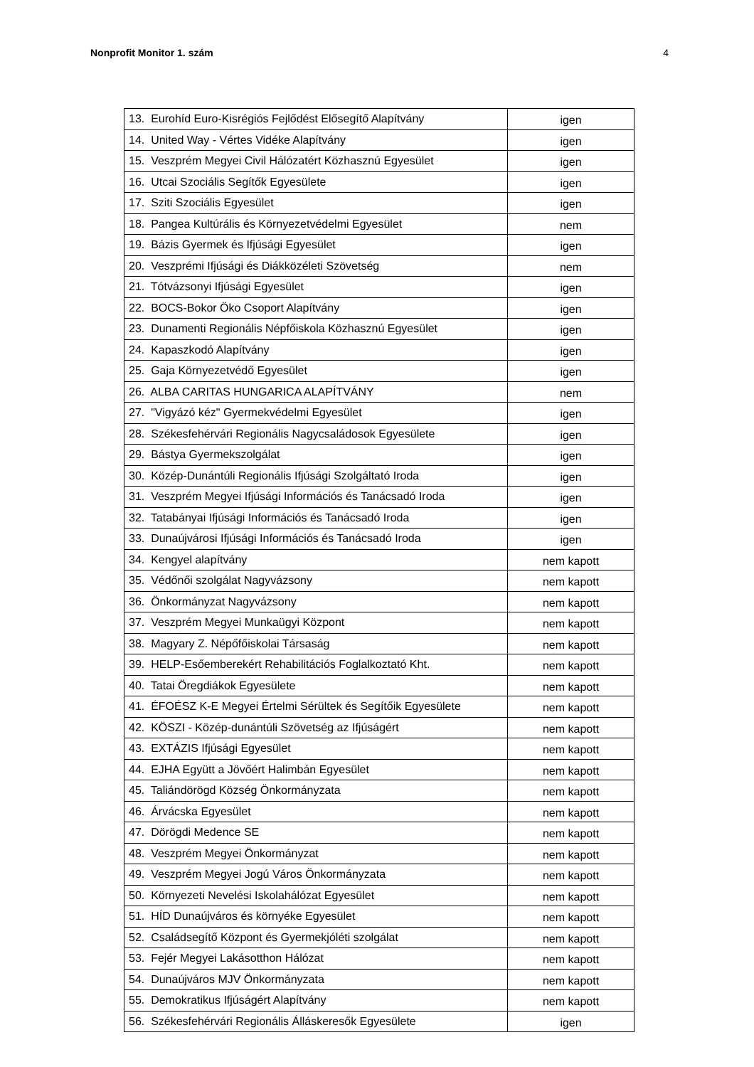Nonprofit Monitor 1. szám 4
| 13. Eurohíd Euro-Kisrégiós Fejlődést Elősegítő Alapítvány | igen |
| 14. United Way - Vértes Vidéke Alapítvány | igen |
| 15. Veszprém Megyei Civil Hálózatért Közhasznú Egyesület | igen |
| 16. Utcai Szociális Segítők Egyesülete | igen |
| 17. Sziti Szociális Egyesület | igen |
| 18. Pangea Kultúrális és Környezetvédelmi Egyesület | nem |
| 19. Bázis Gyermek és Ifjúsági Egyesület | igen |
| 20. Veszprémi Ifjúsági és Diákközéleti Szövetség | nem |
| 21. Tótvázsonyi Ifjúsági Egyesület | igen |
| 22. BOCS-Bokor Öko Csoport Alapítvány | igen |
| 23. Dunamenti Regionális Népfőiskola Közhasznú Egyesület | igen |
| 24. Kapaszkodó Alapítvány | igen |
| 25. Gaja Környezetvédő Egyesület | igen |
| 26. ALBA CARITAS HUNGARICA ALAPÍTVÁNY | nem |
| 27. "Vigyázó kéz" Gyermekvédelmi Egyesület | igen |
| 28. Székesfehérvári Regionális Nagycsaládosok Egyesülete | igen |
| 29. Bástya Gyermekszolgálat | igen |
| 30. Közép-Dunántúli Regionális Ifjúsági Szolgáltató Iroda | igen |
| 31. Veszprém Megyei Ifjúsági Információs és Tanácsadó Iroda | igen |
| 32. Tatabányai Ifjúsági Információs és Tanácsadó Iroda | igen |
| 33. Dunaújvárosi Ifjúsági Információs és Tanácsadó Iroda | igen |
| 34. Kengyel alapítvány | nem kapott |
| 35. Védőnői szolgálat Nagyvázsony | nem kapott |
| 36. Önkormányzat Nagyvázsony | nem kapott |
| 37. Veszprém Megyei Munkaügyi Központ | nem kapott |
| 38. Magyary Z. Népőfőiskolai Társaság | nem kapott |
| 39. HELP-Esőemberekért Rehabilitációs Foglalkoztató Kht. | nem kapott |
| 40. Tatai Öregdiákok Egyesülete | nem kapott |
| 41. ÉFOÉSZ K-E Megyei Értelmi Sérültek és Segítőik Egyesülete | nem kapott |
| 42. KÖSZI - Közép-dunántúli Szövetség az Ifjúságért | nem kapott |
| 43. EXTÁZIS Ifjúsági Egyesület | nem kapott |
| 44. EJHA Együtt a Jövőért Halimbán Egyesület | nem kapott |
| 45. Taliándörögd Község Önkormányzata | nem kapott |
| 46. Árvácska Egyesület | nem kapott |
| 47. Dörögdi Medence SE | nem kapott |
| 48. Veszprém Megyei Önkormányzat | nem kapott |
| 49. Veszprém Megyei Jogú Város Önkormányzata | nem kapott |
| 50. Környezeti Nevelési Iskolahálózat Egyesület | nem kapott |
| 51. HÍD Dunaújváros és környéke Egyesület | nem kapott |
| 52. Családsegítő Központ és Gyermekjóléti szolgálat | nem kapott |
| 53. Fejér Megyei Lakásotthon Hálózat | nem kapott |
| 54. Dunaújváros MJV Önkormányzata | nem kapott |
| 55. Demokratikus Ifjúságért Alapítvány | nem kapott |
| 56. Székesfehérvári Regionális Álláskeresők Egyesülete | igen |